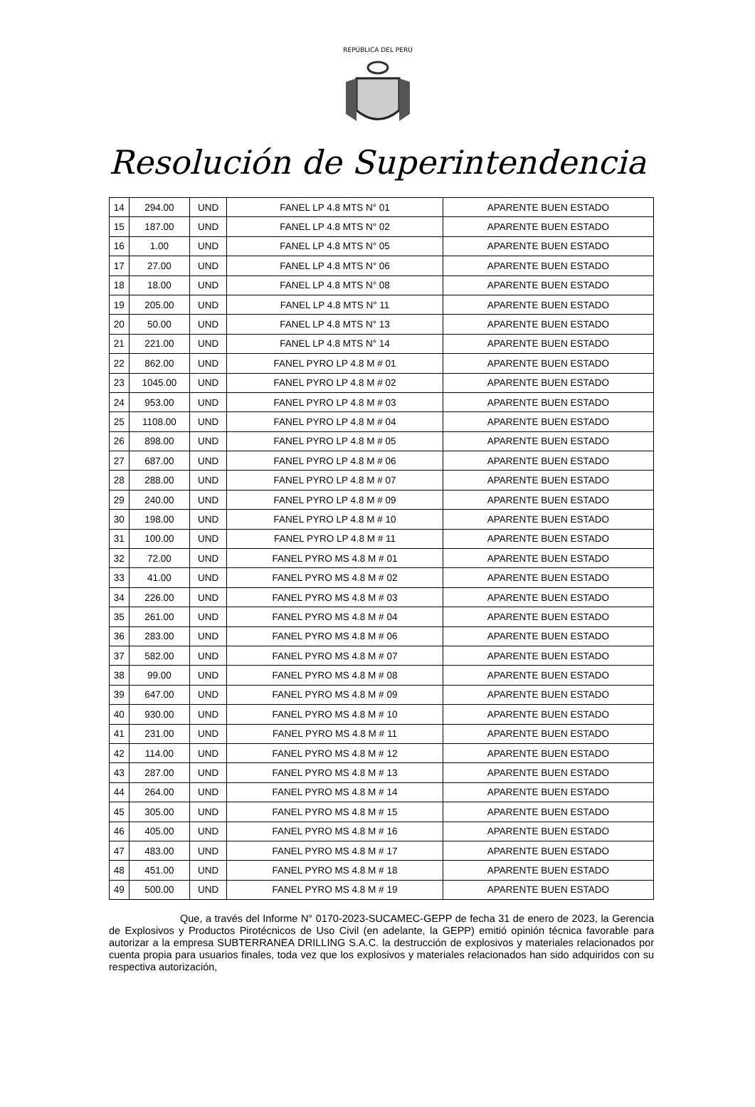REPÚBLICA DEL PERÚ
Resolución de Superintendencia
| 14 | 294.00 | UND | FANEL LP 4.8 MTS N° 01 | APARENTE BUEN ESTADO |
| 15 | 187.00 | UND | FANEL LP 4.8 MTS N° 02 | APARENTE BUEN ESTADO |
| 16 | 1.00 | UND | FANEL LP 4.8 MTS N° 05 | APARENTE BUEN ESTADO |
| 17 | 27.00 | UND | FANEL LP 4.8 MTS N° 06 | APARENTE BUEN ESTADO |
| 18 | 18.00 | UND | FANEL LP 4.8 MTS N° 08 | APARENTE BUEN ESTADO |
| 19 | 205.00 | UND | FANEL LP 4.8 MTS N° 11 | APARENTE BUEN ESTADO |
| 20 | 50.00 | UND | FANEL LP 4.8 MTS N° 13 | APARENTE BUEN ESTADO |
| 21 | 221.00 | UND | FANEL LP 4.8 MTS N° 14 | APARENTE BUEN ESTADO |
| 22 | 862.00 | UND | FANEL PYRO LP 4.8 M # 01 | APARENTE BUEN ESTADO |
| 23 | 1045.00 | UND | FANEL PYRO LP 4.8 M # 02 | APARENTE BUEN ESTADO |
| 24 | 953.00 | UND | FANEL PYRO LP 4.8 M # 03 | APARENTE BUEN ESTADO |
| 25 | 1108.00 | UND | FANEL PYRO LP 4.8 M # 04 | APARENTE BUEN ESTADO |
| 26 | 898.00 | UND | FANEL PYRO LP 4.8 M # 05 | APARENTE BUEN ESTADO |
| 27 | 687.00 | UND | FANEL PYRO LP 4.8 M # 06 | APARENTE BUEN ESTADO |
| 28 | 288.00 | UND | FANEL PYRO LP 4.8 M # 07 | APARENTE BUEN ESTADO |
| 29 | 240.00 | UND | FANEL PYRO LP 4.8 M # 09 | APARENTE BUEN ESTADO |
| 30 | 198.00 | UND | FANEL PYRO LP 4.8 M # 10 | APARENTE BUEN ESTADO |
| 31 | 100.00 | UND | FANEL PYRO LP 4.8 M # 11 | APARENTE BUEN ESTADO |
| 32 | 72.00 | UND | FANEL PYRO MS 4.8 M # 01 | APARENTE BUEN ESTADO |
| 33 | 41.00 | UND | FANEL PYRO MS 4.8 M # 02 | APARENTE BUEN ESTADO |
| 34 | 226.00 | UND | FANEL PYRO MS 4.8 M # 03 | APARENTE BUEN ESTADO |
| 35 | 261.00 | UND | FANEL PYRO MS 4.8 M # 04 | APARENTE BUEN ESTADO |
| 36 | 283.00 | UND | FANEL PYRO MS 4.8 M # 06 | APARENTE BUEN ESTADO |
| 37 | 582.00 | UND | FANEL PYRO MS 4.8 M # 07 | APARENTE BUEN ESTADO |
| 38 | 99.00 | UND | FANEL PYRO MS 4.8 M # 08 | APARENTE BUEN ESTADO |
| 39 | 647.00 | UND | FANEL PYRO MS 4.8 M # 09 | APARENTE BUEN ESTADO |
| 40 | 930.00 | UND | FANEL PYRO MS 4.8 M # 10 | APARENTE BUEN ESTADO |
| 41 | 231.00 | UND | FANEL PYRO MS 4.8 M # 11 | APARENTE BUEN ESTADO |
| 42 | 114.00 | UND | FANEL PYRO MS 4.8 M # 12 | APARENTE BUEN ESTADO |
| 43 | 287.00 | UND | FANEL PYRO MS 4.8 M # 13 | APARENTE BUEN ESTADO |
| 44 | 264.00 | UND | FANEL PYRO MS 4.8 M # 14 | APARENTE BUEN ESTADO |
| 45 | 305.00 | UND | FANEL PYRO MS 4.8 M # 15 | APARENTE BUEN ESTADO |
| 46 | 405.00 | UND | FANEL PYRO MS 4.8 M # 16 | APARENTE BUEN ESTADO |
| 47 | 483.00 | UND | FANEL PYRO MS 4.8 M # 17 | APARENTE BUEN ESTADO |
| 48 | 451.00 | UND | FANEL PYRO MS 4.8 M # 18 | APARENTE BUEN ESTADO |
| 49 | 500.00 | UND | FANEL PYRO MS 4.8 M # 19 | APARENTE BUEN ESTADO |
Que, a través del Informe N° 0170-2023-SUCAMEC-GEPP de fecha 31 de enero de 2023, la Gerencia de Explosivos y Productos Pirotécnicos de Uso Civil (en adelante, la GEPP) emitió opinión técnica favorable para autorizar a la empresa SUBTERRANEA DRILLING S.A.C. la destrucción de explosivos y materiales relacionados por cuenta propia para usuarios finales, toda vez que los explosivos y materiales relacionados han sido adquiridos con su respectiva autorización,